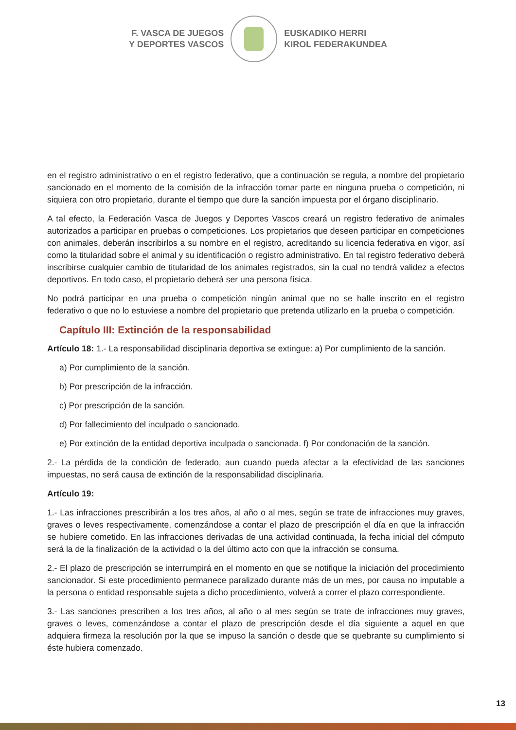F. VASCA DE JUEGOS
Y DEPORTES VASCOS
EUSKADIKO HERRI
KIROL FEDERAKUNDEA
en el registro administrativo o en el registro federativo, que a continuación se regula, a nombre del propietario sancionado en el momento de la comisión de la infracción tomar parte en ninguna prueba o competición, ni siquiera con otro propietario, durante el tiempo que dure la sanción impuesta por el órgano disciplinario.
A tal efecto, la Federación Vasca de Juegos y Deportes Vascos creará un registro federativo de animales autorizados a participar en pruebas o competiciones. Los propietarios que deseen participar en competiciones con animales, deberán inscribirlos a su nombre en el registro, acreditando su licencia federativa en vigor, así como la titularidad sobre el animal y su identificación o registro administrativo. En tal registro federativo deberá inscribirse cualquier cambio de titularidad de los animales registrados, sin la cual no tendrá validez a efectos deportivos. En todo caso, el propietario deberá ser una persona física.
No podrá participar en una prueba o competición ningún animal que no se halle inscrito en el registro federativo o que no lo estuviese a nombre del propietario que pretenda utilizarlo en la prueba o competición.
Capítulo III: Extinción de la responsabilidad
Artículo 18: 1.- La responsabilidad disciplinaria deportiva se extingue: a) Por cumplimiento de la sanción.
a) Por cumplimiento de la sanción.
b) Por prescripción de la infracción.
c) Por prescripción de la sanción.
d) Por fallecimiento del inculpado o sancionado.
e) Por extinción de la entidad deportiva inculpada o sancionada. f) Por condonación de la sanción.
2.- La pérdida de la condición de federado, aun cuando pueda afectar a la efectividad de las sanciones impuestas, no será causa de extinción de la responsabilidad disciplinaria.
Artículo 19:
1.- Las infracciones prescribirán a los tres años, al año o al mes, según se trate de infracciones muy graves, graves o leves respectivamente, comenzándose a contar el plazo de prescripción el día en que la infracción se hubiere cometido. En las infracciones derivadas de una actividad continuada, la fecha inicial del cómputo será la de la finalización de la actividad o la del último acto con que la infracción se consuma.
2.- El plazo de prescripción se interrumpirá en el momento en que se notifique la iniciación del procedimiento sancionador. Si este procedimiento permanece paralizado durante más de un mes, por causa no imputable a la persona o entidad responsable sujeta a dicho procedimiento, volverá a correr el plazo correspondiente.
3.- Las sanciones prescriben a los tres años, al año o al mes según se trate de infracciones muy graves, graves o leves, comenzándose a contar el plazo de prescripción desde el día siguiente a aquel en que adquiera firmeza la resolución por la que se impuso la sanción o desde que se quebrante su cumplimiento si éste hubiera comenzado.
13